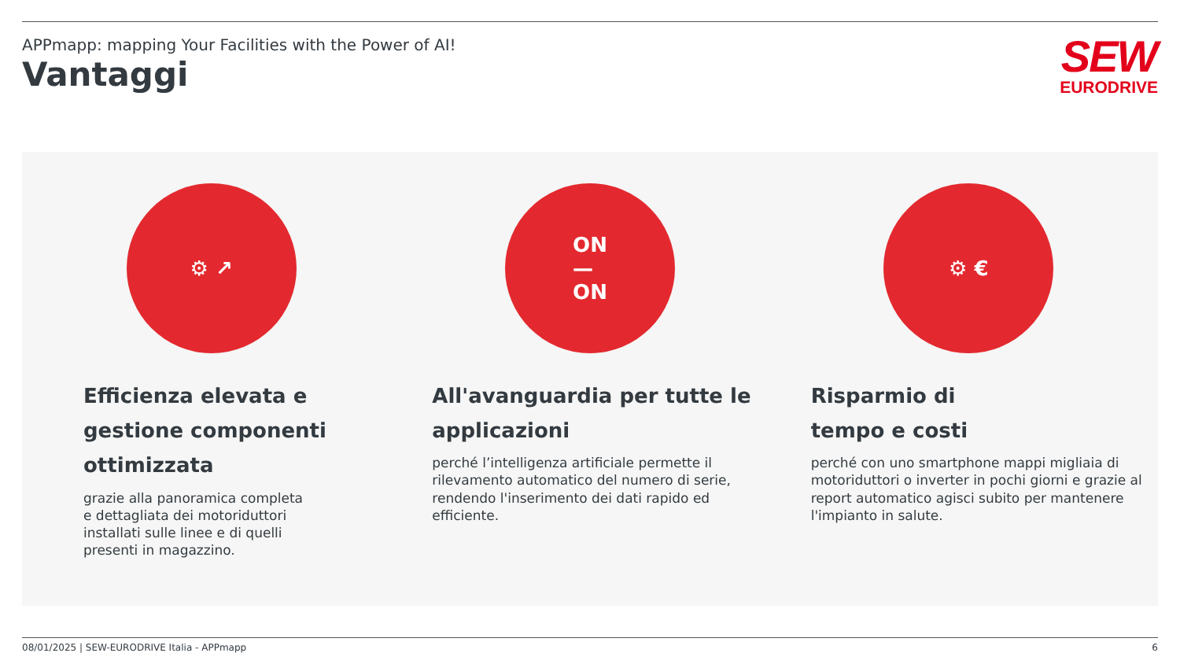APPmapp: mapping Your Facilities with the Power of AI!
Vantaggi
SEW
EURODRIVE
⚙ ↗
Efficienza elevata e gestione componenti ottimizzata
grazie alla panoramica completa
e dettagliata dei motoriduttori
installati sulle linee e di quelli
presenti in magazzino.
ON
—
ON
All'avanguardia per tutte le applicazioni
perché l’intelligenza artificiale permette il rilevamento automatico del numero di serie, rendendo l'inserimento dei dati rapido ed efficiente.
⚙ €
Risparmio di
tempo e costi
perché con uno smartphone mappi migliaia di motoriduttori o inverter in pochi giorni e grazie al report automatico agisci subito per mantenere l'impianto in salute.
08/01/2025 | SEW-EURODRIVE Italia - APPmapp 6